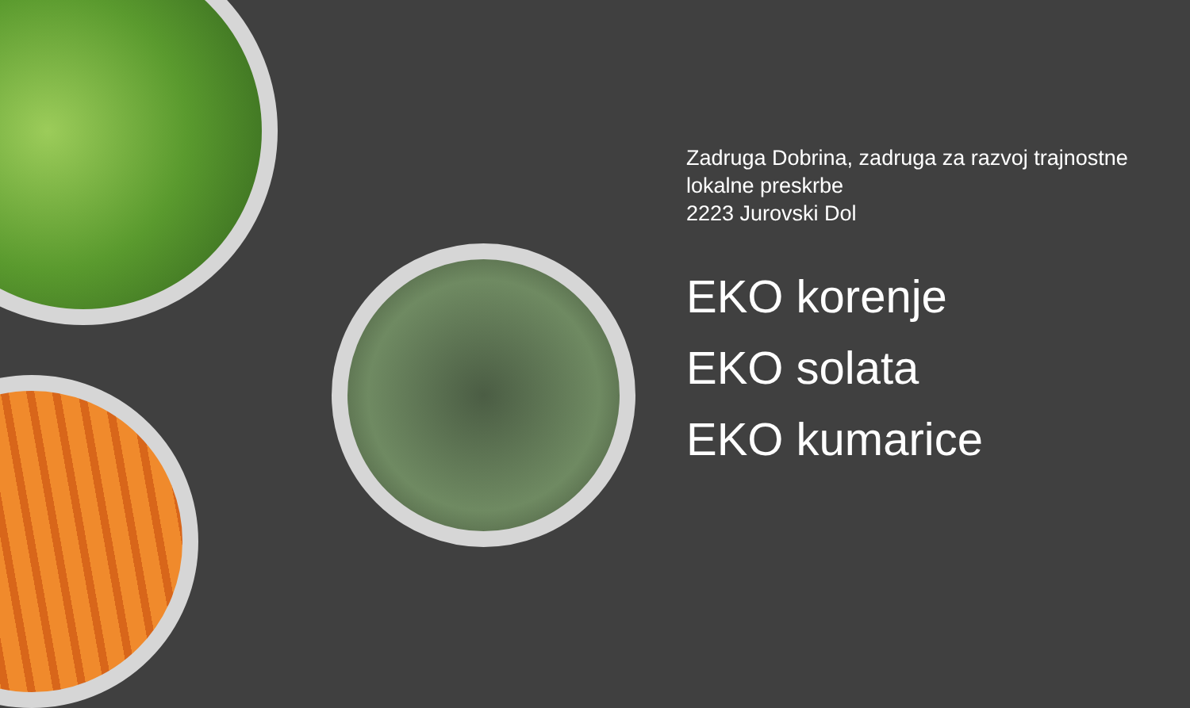Zadruga Dobrina, zadruga za razvoj trajnostne lokalne preskrbe
2223 Jurovski Dol
EKO korenje
EKO solata
EKO kumarice